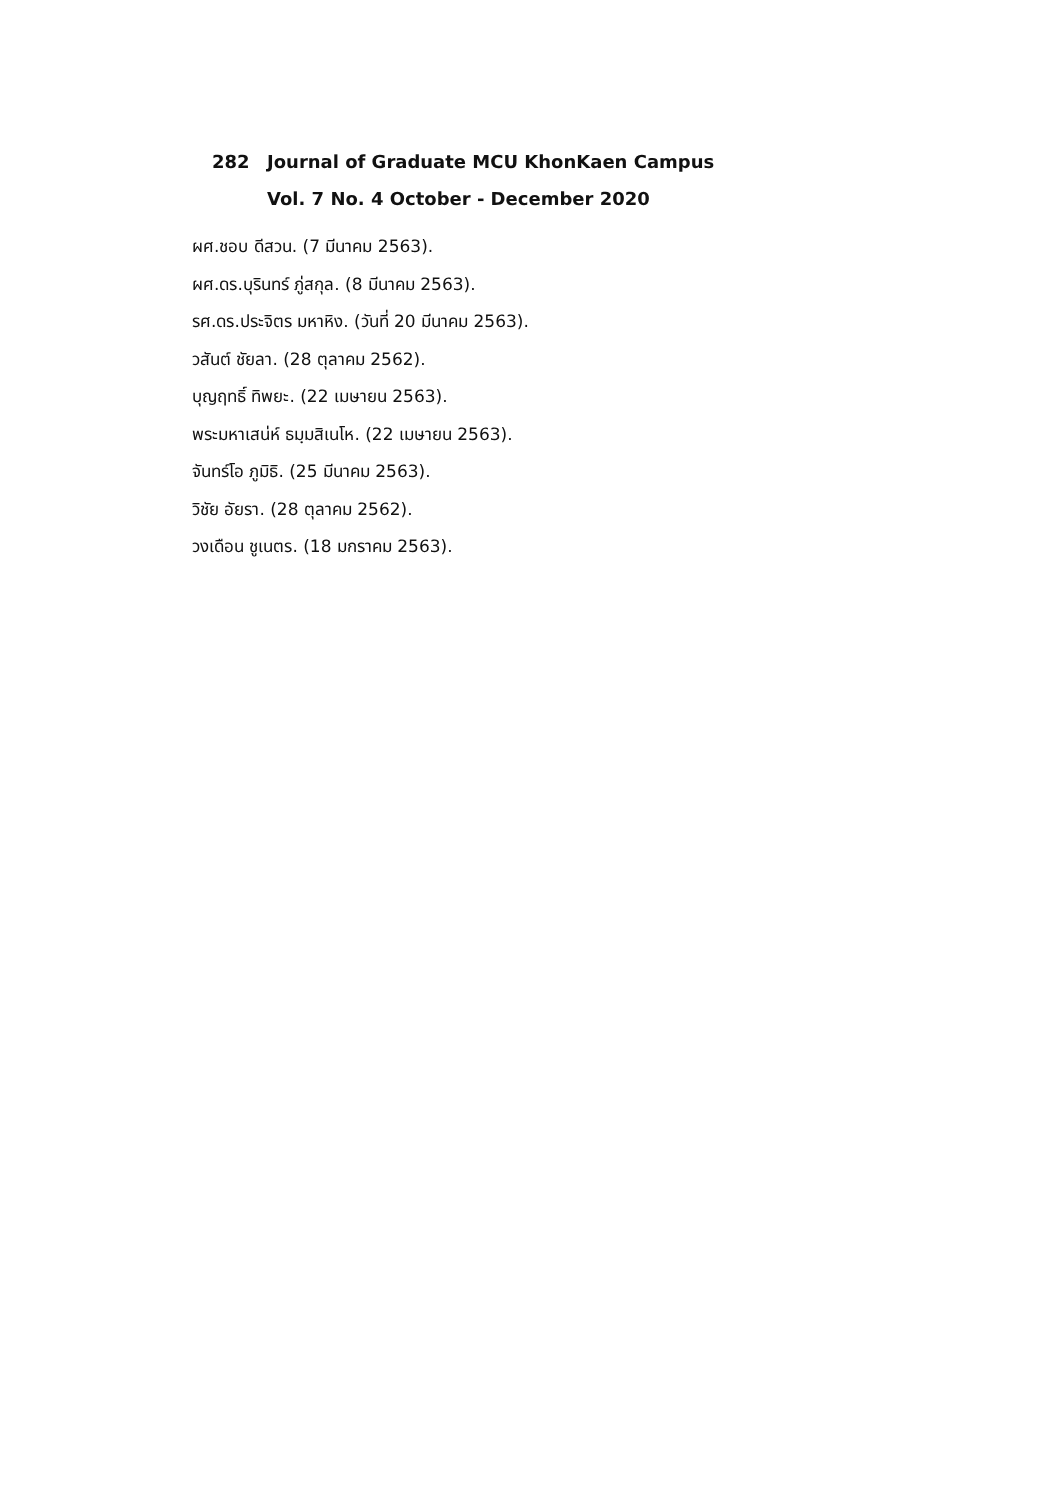282 Journal of Graduate MCU KhonKaen Campus
Vol. 7 No. 4 October - December 2020
ผศ.ชอบ ดีสวน. (7 มีนาคม 2563).
ผศ.ดร.บุรินทร์ ภู่สกุล. (8 มีนาคม 2563).
รศ.ดร.ประจิตร มหาหิง. (วันที่ 20 มีนาคม 2563).
วสันต์ ชัยลา. (28 ตุลาคม 2562).
บุญฤทธิ์ ทิพยะ. (22 เมษายน 2563).
พระมหาเสน่ห์ ธมฺมสิเนโห. (22 เมษายน 2563).
จันทร์โอ ภูมิธิ. (25 มีนาคม 2563).
วิชัย อัยรา. (28 ตุลาคม 2562).
วงเดือน ชูเนตร. (18 มกราคม 2563).